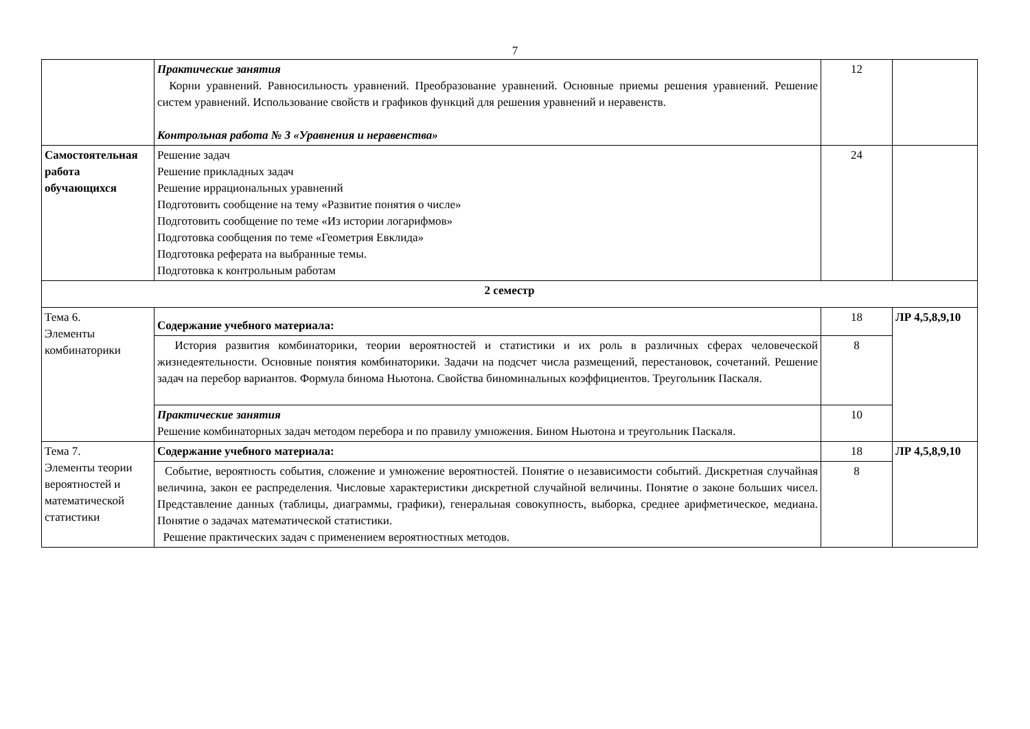7
| | Практические занятия Корни уравнений. Равносильность уравнений. Преобразование уравнений. Основные приемы решения уравнений. Решение систем уравнений. Использование свойств и графиков функций для решения уравнений и неравенств. Контрольная работа № 3 «Уравнения и неравенства» | 12 | |
| Самостоятельная работа обучающихся | Решение задач Решение прикладных задач Решение иррациональных уравнений Подготовить сообщение на тему «Развитие понятия о числе» Подготовить сообщение по теме «Из истории логарифмов» Подготовка сообщения по теме «Геометрия Евклида» Подготовка реферата на выбранные темы. Подготовка к контрольным работам | 24 | |
| 2 семестр | | | |
| Тема 6. Элементы комбинаторики | Содержание учебного материала: | 18 | ЛР 4,5,8,9,10 |
| | История развития комбинаторики, теории вероятностей и статистики и их роль в различных сферах человеческой жизнедеятельности. Основные понятия комбинаторики. Задачи на подсчет числа размещений, перестановок, сочетаний. Решение задач на перебор вариантов. Формула бинома Ньютона. Свойства биноминальных коэффициентов. Треугольник Паскаля. | 8 | |
| | Практические занятия Решение комбинаторных задач методом перебора и по правилу умножения. Бином Ньютона и треугольник Паскаля. | 10 | |
| Тема 7. Элементы теории вероятностей и математической статистики | Содержание учебного материала: | 18 | ЛР 4,5,8,9,10 |
| | Событие, вероятность события, сложение и умножение вероятностей. Понятие о независимости событий. Дискретная случайная величина, закон ее распределения. Числовые характеристики дискретной случайной величины. Понятие о законе больших чисел. Представление данных (таблицы, диаграммы, графики), генеральная совокупность, выборка, среднее арифметическое, медиана. Понятие о задачах математической статистики. Решение практических задач с применением вероятностных методов. | 8 | |